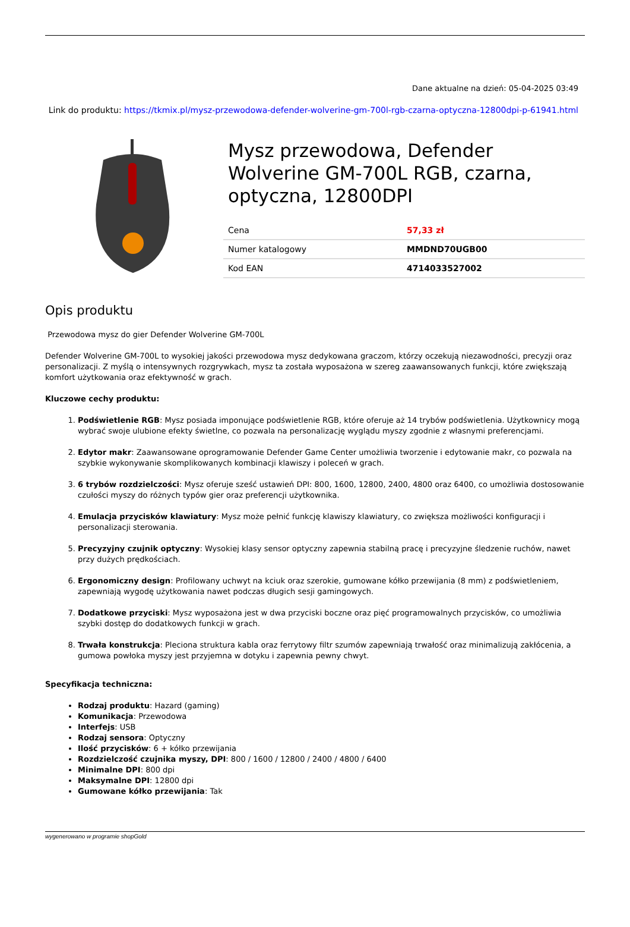Dane aktualne na dzień: 05-04-2025 03:49
Link do produktu: https://tkmix.pl/mysz-przewodowa-defender-wolverine-gm-700l-rgb-czarna-optyczna-12800dpi-p-61941.html
Mysz przewodowa, Defender Wolverine GM-700L RGB, czarna, optyczna, 12800DPI
| Cena | 57,33 zł |
| Numer katalogowy | MMDND70UGB00 |
| Kod EAN | 4714033527002 |
Opis produktu
Przewodowa mysz do gier Defender Wolverine GM-700L
Defender Wolverine GM-700L to wysokiej jakości przewodowa mysz dedykowana graczom, którzy oczekują niezawodności, precyzji oraz personalizacji. Z myślą o intensywnych rozgrywkach, mysz ta została wyposażona w szereg zaawansowanych funkcji, które zwiększają komfort użytkowania oraz efektywność w grach.
Kluczowe cechy produktu:
1. Podświetlenie RGB: Mysz posiada imponujące podświetlenie RGB, które oferuje aż 14 trybów podświetlenia. Użytkownicy mogą wybrać swoje ulubione efekty świetlne, co pozwala na personalizację wyglądu myszy zgodnie z własnymi preferencjami.
2. Edytor makr: Zaawansowane oprogramowanie Defender Game Center umożliwia tworzenie i edytowanie makr, co pozwala na szybkie wykonywanie skomplikowanych kombinacji klawiszy i poleceń w grach.
3. 6 trybów rozdzielczości: Mysz oferuje sześć ustawień DPI: 800, 1600, 12800, 2400, 4800 oraz 6400, co umożliwia dostosowanie czułości myszy do różnych typów gier oraz preferencji użytkownika.
4. Emulacja przycisków klawiatury: Mysz może pełnić funkcję klawiszy klawiatury, co zwiększa możliwości konfiguracji i personalizacji sterowania.
5. Precyzyjny czujnik optyczny: Wysokiej klasy sensor optyczny zapewnia stabilną pracę i precyzyjne śledzenie ruchów, nawet przy dużych prędkościach.
6. Ergonomiczny design: Profilowany uchwyt na kciuk oraz szerokie, gumowane kółko przewijania (8 mm) z podświetleniem, zapewniają wygodę użytkowania nawet podczas długich sesji gamingowych.
7. Dodatkowe przyciski: Mysz wyposażona jest w dwa przyciski boczne oraz pięć programowalnych przycisków, co umożliwia szybki dostęp do dodatkowych funkcji w grach.
8. Trwała konstrukcja: Pleciona struktura kabla oraz ferrytowy filtr szumów zapewniają trwałość oraz minimalizują zakłócenia, a gumowa powłoka myszy jest przyjemna w dotyku i zapewnia pewny chwyt.
Specyfikacja techniczna:
Rodzaj produktu: Hazard (gaming)
Komunikacja: Przewodowa
Interfejs: USB
Rodzaj sensora: Optyczny
Ilość przycisków: 6 + kółko przewijania
Rozdzielczość czujnika myszy, DPI: 800 / 1600 / 12800 / 2400 / 4800 / 6400
Minimalne DPI: 800 dpi
Maksymalne DPI: 12800 dpi
Gumowane kółko przewijania: Tak
wygenerowano w programie shopGold